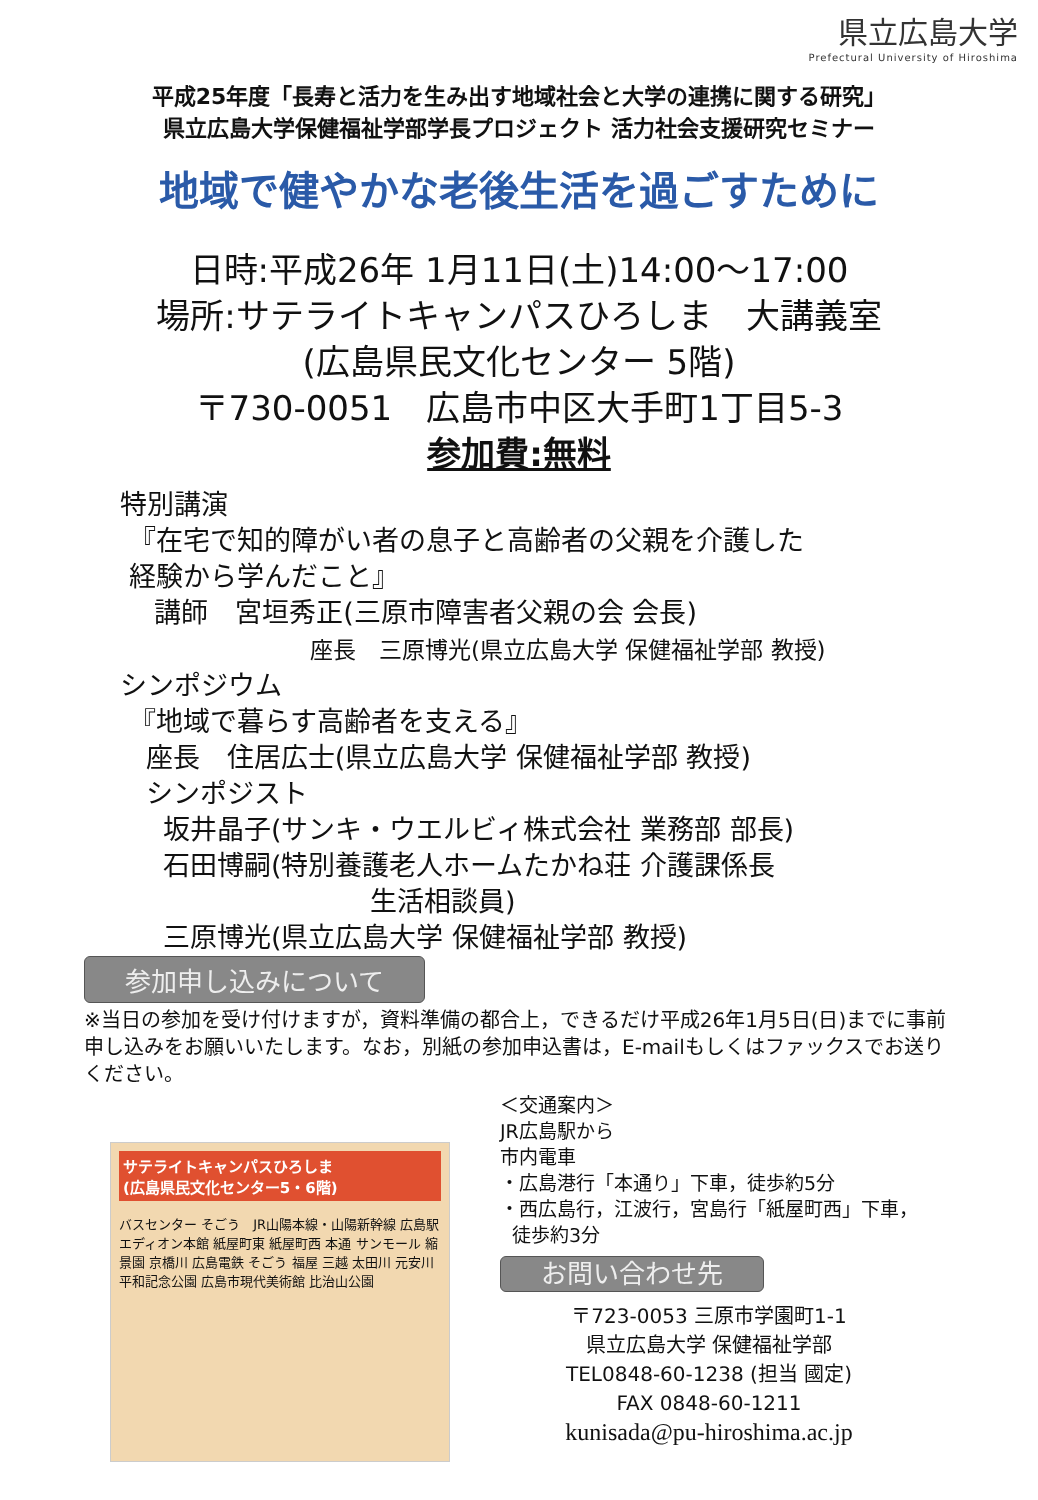県立広島大学
Prefectural University of Hiroshima
平成25年度「長寿と活力を生み出す地域社会と大学の連携に関する研究」
県立広島大学保健福祉学部学長プロジェクト 活力社会支援研究セミナー
地域で健やかな老後生活を過ごすために
日時:平成26年 1月11日(土)14:00～17:00
場所:サテライトキャンパスひろしま　大講義室
(広島県民文化センター 5階)
〒730-0051　広島市中区大手町1丁目5-3
参加費:無料
特別講演
『在宅で知的障がい者の息子と高齢者の父親を介護した
経験から学んだこと』
講師　宮垣秀正(三原市障害者父親の会 会長)
座長　三原博光(県立広島大学 保健福祉学部 教授)
シンポジウム
『地域で暮らす高齢者を支える』
座長　住居広士(県立広島大学 保健福祉学部 教授)
シンポジスト
坂井晶子(サンキ・ウエルビィ株式会社 業務部 部長)
石田博嗣(特別養護老人ホームたかね荘 介護課係長
生活相談員)
三原博光(県立広島大学 保健福祉学部 教授)
参加申し込みについて
※当日の参加を受け付けますが，資料準備の都合上，できるだけ平成26年1月5日(日)までに事前申し込みをお願いいたします。なお，別紙の参加申込書は，E-mailもしくはファックスでお送りください。
サテライトキャンパスひろしま
(広島県民文化センター5・6階)
バスセンター そごう　JR山陽本線・山陽新幹線 広島駅　エディオン本館 紙屋町東 紙屋町西 本通 サンモール 縮景園 京橋川 広島電鉄 そごう 福屋 三越 太田川 元安川 平和記念公園 広島市現代美術館 比治山公園
＜交通案内＞
JR広島駅から
市内電車
・広島港行「本通り」下車，徒歩約5分
・西広島行，江波行，宮島行「紙屋町西」下車，
徒歩約3分
お問い合わせ先
〒723-0053 三原市学園町1-1
県立広島大学 保健福祉学部
TEL0848-60-1238 (担当 國定)
FAX 0848-60-1211
kunisada@pu-hiroshima.ac.jp